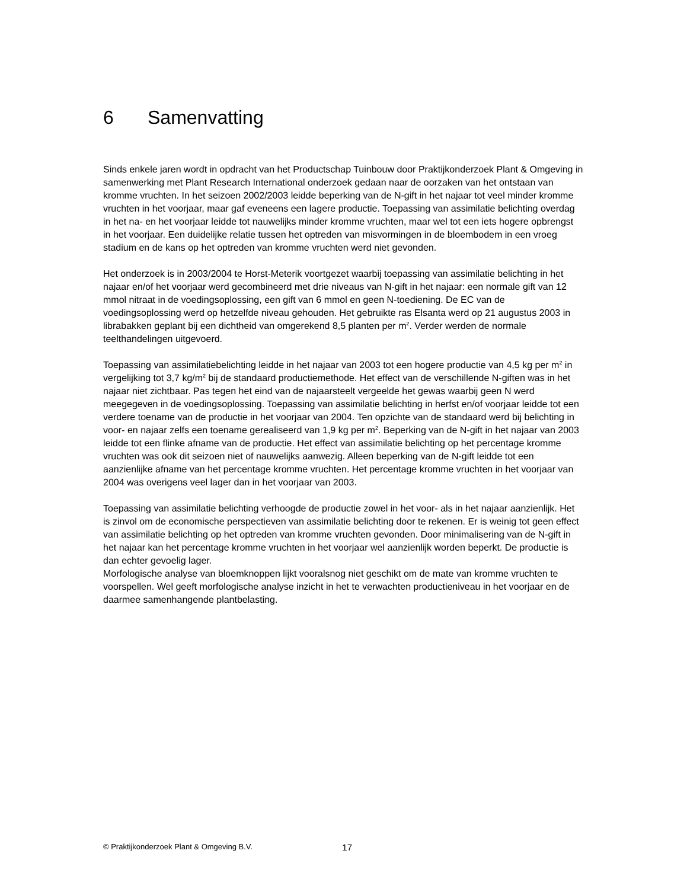6 Samenvatting
Sinds enkele jaren wordt in opdracht van het Productschap Tuinbouw door Praktijkonderzoek Plant & Omgeving in samenwerking met Plant Research International onderzoek gedaan naar de oorzaken van het ontstaan van kromme vruchten. In het seizoen 2002/2003 leidde beperking van de N-gift in het najaar tot veel minder kromme vruchten in het voorjaar, maar gaf eveneens een lagere productie. Toepassing van assimilatie belichting overdag in het na- en het voorjaar leidde tot nauwelijks minder kromme vruchten, maar wel tot een iets hogere opbrengst in het voorjaar. Een duidelijke relatie tussen het optreden van misvormingen in de bloembodem in een vroeg stadium en de kans op het optreden van kromme vruchten werd niet gevonden.
Het onderzoek is in 2003/2004 te Horst-Meterik voortgezet waarbij toepassing van assimilatie belichting in het najaar en/of het voorjaar werd gecombineerd met drie niveaus van N-gift in het najaar: een normale gift van 12 mmol nitraat in de voedingsoplossing, een gift van 6 mmol en geen N-toediening. De EC van de voedingsoplossing werd op hetzelfde niveau gehouden. Het gebruikte ras Elsanta werd op 21 augustus 2003 in librabakken geplant bij een dichtheid van omgerekend 8,5 planten per m<sup>2</sup>. Verder werden de normale teelthandelingen uitgevoerd.
Toepassing van assimilatiebelichting leidde in het najaar van 2003 tot een hogere productie van 4,5 kg per m<sup>2</sup> in vergelijking tot 3,7 kg/m<sup>2</sup> bij de standaard productiemethode. Het effect van de verschillende N-giften was in het najaar niet zichtbaar. Pas tegen het eind van de najaarsteelt vergeelde het gewas waarbij geen N werd meegegeven in de voedingsoplossing. Toepassing van assimilatie belichting in herfst en/of voorjaar leidde tot een verdere toename van de productie in het voorjaar van 2004. Ten opzichte van de standaard werd bij belichting in voor- en najaar zelfs een toename gerealiseerd van 1,9 kg per m<sup>2</sup>. Beperking van de N-gift in het najaar van 2003 leidde tot een flinke afname van de productie. Het effect van assimilatie belichting op het percentage kromme vruchten was ook dit seizoen niet of nauwelijks aanwezig. Alleen beperking van de N-gift leidde tot een aanzienlijke afname van het percentage kromme vruchten. Het percentage kromme vruchten in het voorjaar van 2004 was overigens veel lager dan in het voorjaar van 2003.
Toepassing van assimilatie belichting verhoogde de productie zowel in het voor- als in het najaar aanzienlijk. Het is zinvol om de economische perspectieven van assimilatie belichting door te rekenen. Er is weinig tot geen effect van assimilatie belichting op het optreden van kromme vruchten gevonden. Door minimalisering van de N-gift in het najaar kan het percentage kromme vruchten in het voorjaar wel aanzienlijk worden beperkt. De productie is dan echter gevoelig lager.
Morfologische analyse van bloemknoppen lijkt vooralsnog niet geschikt om de mate van kromme vruchten te voorspellen. Wel geeft morfologische analyse inzicht in het te verwachten productieniveau in het voorjaar en de daarmee samenhangende plantbelasting.
© Praktijkonderzoek Plant & Omgeving B.V. 17